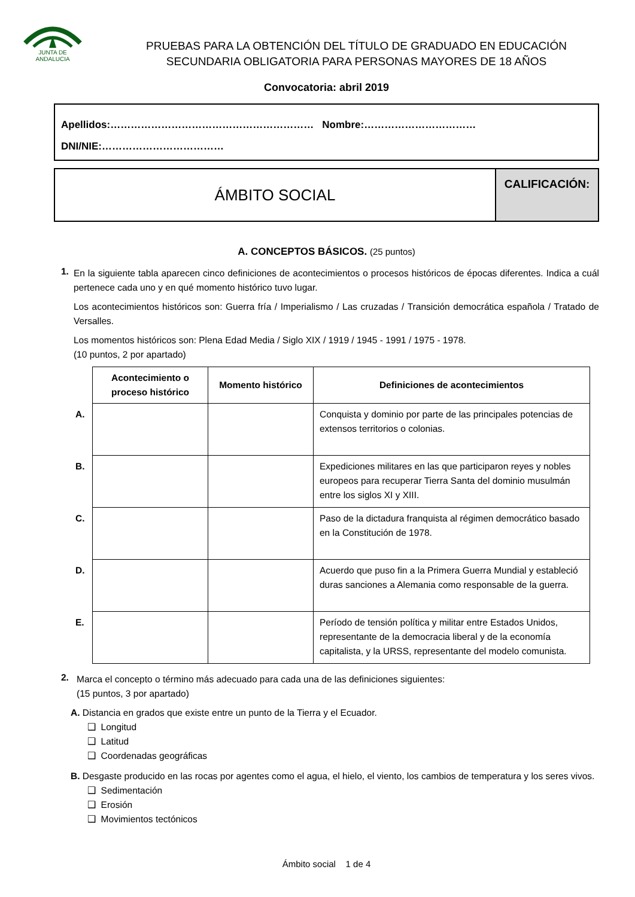JUNTA DE ANDALUCIA
PRUEBAS PARA LA OBTENCIÓN DEL TÍTULO DE GRADUADO EN EDUCACIÓN
SECUNDARIA OBLIGATORIA PARA PERSONAS MAYORES DE 18 AÑOS
Convocatoria: abril 2019
Apellidos:…………………………………………………… Nombre:……………………………
DNI/NIE:………………………………
ÁMBITO SOCIAL
CALIFICACIÓN:
A. CONCEPTOS BÁSICOS. (25 puntos)
1.
En la siguiente tabla aparecen cinco definiciones de acontecimientos o procesos históricos de épocas diferentes. Indica a cuál pertenece cada uno y en qué momento histórico tuvo lugar.
Los acontecimientos históricos son: Guerra fría / Imperialismo / Las cruzadas / Transición democrática española / Tratado de Versalles.
Los momentos históricos son: Plena Edad Media / Siglo XIX / 1919 / 1945 - 1991 / 1975 - 1978.
(10 puntos, 2 por apartado)
| | Acontecimiento o proceso histórico | Momento histórico | Definiciones de acontecimientos |
| A. | | | Conquista y dominio por parte de las principales potencias de extensos territorios o colonias. |
| B. | | | Expediciones militares en las que participaron reyes y nobles europeos para recuperar Tierra Santa del dominio musulmán entre los siglos XI y XIII. |
| C. | | | Paso de la dictadura franquista al régimen democrático basado en la Constitución de 1978. |
| D. | | | Acuerdo que puso fin a la Primera Guerra Mundial y estableció duras sanciones a Alemania como responsable de la guerra. |
| E. | | | Período de tensión política y militar entre Estados Unidos, representante de la democracia liberal y de la economía capitalista, y la URSS, representante del modelo comunista. |
2.
Marca el concepto o término más adecuado para cada una de las definiciones siguientes:
(15 puntos, 3 por apartado)
A. Distancia en grados que existe entre un punto de la Tierra y el Ecuador.
❑ Longitud
❑ Latitud
❑ Coordenadas geográficas
B. Desgaste producido en las rocas por agentes como el agua, el hielo, el viento, los cambios de temperatura y los seres vivos.
❑ Sedimentación
❑ Erosión
❑ Movimientos tectónicos
Ámbito social 1 de 4